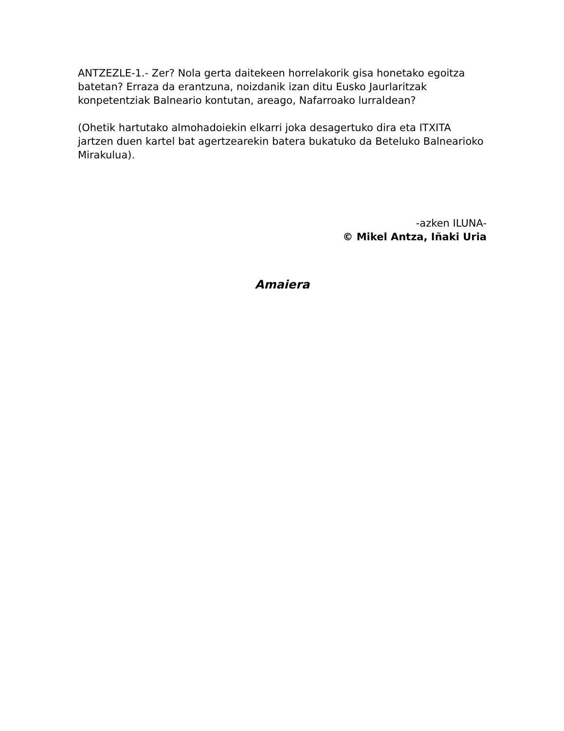ANTZEZLE-1.- Zer? Nola gerta daitekeen horrelakorik gisa honetako egoitza batetan? Erraza da erantzuna, noizdanik izan ditu Eusko Jaurlaritzak konpetentziak Balneario kontutan, areago, Nafarroako lurraldean?
(Ohetik hartutako almohadoiekin elkarri joka desagertuko dira eta ITXITA jartzen duen kartel bat agertzearekin batera bukatuko da Beteluko Balnearioko Mirakulua).
-azken ILUNA-
© Mikel Antza, Iñaki Uria
Amaiera